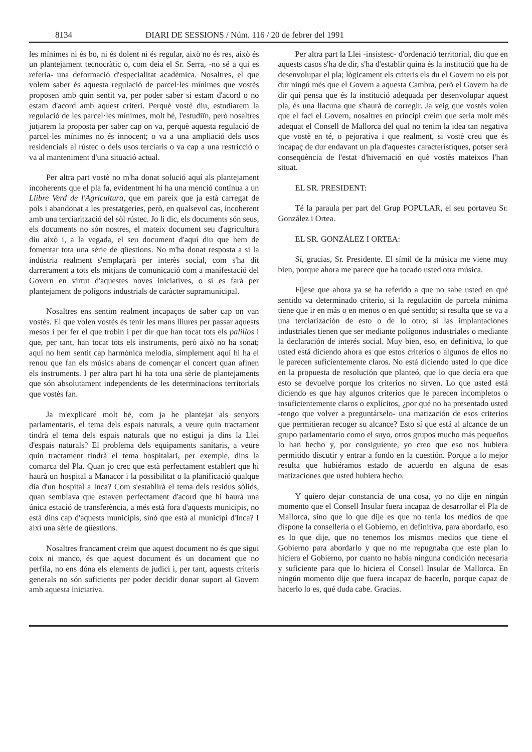8134 DIARI DE SESSIONS / Núm. 116 / 20 de febrer del 1991
les mínimes ni és bo, ni és dolent ni és regular, això no és res, això és un plantejament tecnocràtic o, com deia el Sr. Serra, -no sé a qui es referia- una deformació d'especialitat acadèmica. Nosaltres, el que volem saber és aquesta regulació de parcel·les mínimes que vostès proposen amb quin sentit va, per poder saber si estam d'acord o no estam d'acord amb aquest criteri. Perquè vostè diu, estudiarem la regulació de les parcel·les mínimes, molt bé, l'estudiïn, però nosaltres jutjarem la proposta per saber cap on va, perquè aquesta regulació de parcel·les mínimes no és innocent; o va a una ampliació dels usos residencials al rústec o dels usos terciaris o va cap a una restricció o va al manteniment d'una situació actual.
Per altra part vostè no m'ha donat solució aquí als plantejament incoherents que el pla fa, evidentment hi ha una menció contínua a un Llibre Verd de l'Agricultura, que em pareix que ja està carregat de pols i abandonat a les prestatgeries, però, en qualsevol cas, incoherent amb una terciarització del sòl rústec. Jo li dic, els documents són seus, els documents no són nostres, el mateix document seu d'agricultura diu això i, a la vegada, el seu document d'aquí diu que hem de fomentar tota una sèrie de qüestions. No m'ha donat resposta a si la indústria realment s'emplaçarà per interès social, com s'ha dit darrerament a tots els mitjans de comunicació com a manifestació del Govern en virtut d'aquestes noves iniciatives, o si es farà per plantejament de polígons industrials de caràcter supramunicipal.
Nosaltres ens sentim realment incapaços de saber cap on van vostès. El que volen vostès és tenir les mans lliures per passar aquests mesos i per fer el que trobin i per dir que han tocat tots els palillos i que, per tant, han tocat tots els instruments, però això no ha sonat; aquí no hem sentit cap harmònica melodia, simplement aquí hi ha el renou que fan els músics abans de començar el concert quan afinen els instruments. I per altra part hi ha tota una sèrie de plantejaments que són absolutament independents de les determinacions territorials que vostès fan.
Ja m'explicaré molt bé, com ja he plantejat als senyors parlamentaris, el tema dels espais naturals, a veure quin tractament tindrà el tema dels espais naturals que no estigui ja dins la Llei d'espais naturals? El problema dels equipaments sanitaris, a veure quin tractament tindrà el tema hospitalari, per exemple, dins la comarca del Pla. Quan jo crec que està perfectament establert que hi haurà un hospital a Manacor i la possibilitat o la planificació qualque dia d'un hospital a Inca? Com s'establirà el tema dels residus sòlids, quan semblava que estaven perfectament d'acord que hi haurà una única estació de transferència, a més està fora d'aquests municipis, no està dins cap d'aquests municipis, sinó que està al municipi d'Inca? I així una sèrie de qüestions.
Nosaltres francament creim que aquest document no és que sigui coix ni manco, és que aquest document és un document que no perfila, no ens dóna els elements de judici i, per tant, aquests criteris generals no són suficients per poder decidir donar suport al Govern amb aquesta iniciativa.
Per altra part la Llei -insistesc- d'ordenació territorial, diu que en aquests casos s'ha de dir, s'ha d'establir quina és la institució que ha de desenvolupar el pla; lògicament els criteris els du el Govern no els pot dur ningú més que el Govern a aquesta Cambra, però el Govern ha de dir qui pensa que és la institució adequada per desenvolupar aquest pla, és una llacuna que s'haurà de corregir. Ja veig que vostès volen que el faci el Govern, nosaltres en principi creim que seria molt més adequat el Consell de Mallorca del qual no tenim la idea tan negativa que vostè en té, o pejorativa i que realment, si vostè creu que és incapaç de dur endavant un pla d'aquestes característiques, potser serà conseqüència de l'estat d'hivernació en què vostès mateixos l'han situat.
EL SR. PRESIDENT:
Té la paraula per part del Grup POPULAR, el seu portaveu Sr. González i Ortea.
EL SR. GONZÁLEZ I ORTEA:
Sí, gracias, Sr. Presidente. El símil de la música me viene muy bien, porque ahora me parece que ha tocado usted otra música.
Fíjese que ahora ya se ha referido a que no sabe usted en qué sentido va determinado criterio, si la regulación de parcela mínima tiene que ir en más o en menos o en qué sentido; si resulta que se va a una terciarización de esto o de lo otro; si las implantaciones industriales tienen que ser mediante polígonos industriales o mediante la declaración de interés social. Muy bien, eso, en definitiva, lo que usted está diciendo ahora es que estos criterios o algunos de ellos no le parecen suficientemente claros. No está diciendo usted lo que dice en la propuesta de resolución que planteó, que lo que decía era que esto se devuelve porque los criterios no sirven. Lo que usted está diciendo es que hay algunos criterios que le parecen incompletos o insuficientemente claros o explícitos, ¿por qué no ha presentado usted -tengo que volver a preguntárselo- una matización de esos criterios que permitieran recoger su alcance? Esto sí que está al alcance de un grupo parlamentario como el suyo, otros grupos mucho más pequeños lo han hecho y, por consiguiente, yo creo que eso nos hubiera permitido discutir y entrar a fondo en la cuestión. Porque a lo mejor resulta que hubiéramos estado de acuerdo en alguna de esas matizaciones que usted hubiera hecho.
Y quiero dejar constancia de una cosa, yo no dije en ningún momento que el Consell Insular fuera incapaz de desarrollar el Pla de Mallorca, sino que lo que dije es que no tenía los medios de que dispone la conselleria o el Gobierno, en definitiva, para abordarlo, eso es lo que dije, que no tenemos los mismos medios que tiene el Gobierno para abordarlo y que no me repugnaba que este plan lo hiciera el Gobierno, por cuanto no había ninguna condición necesaria y suficiente para que lo hiciera el Consell Insular de Mallorca. En ningún momento dije que fuera incapaz de hacerlo, porque capaz de hacerlo lo es, qué duda cabe. Gracias.